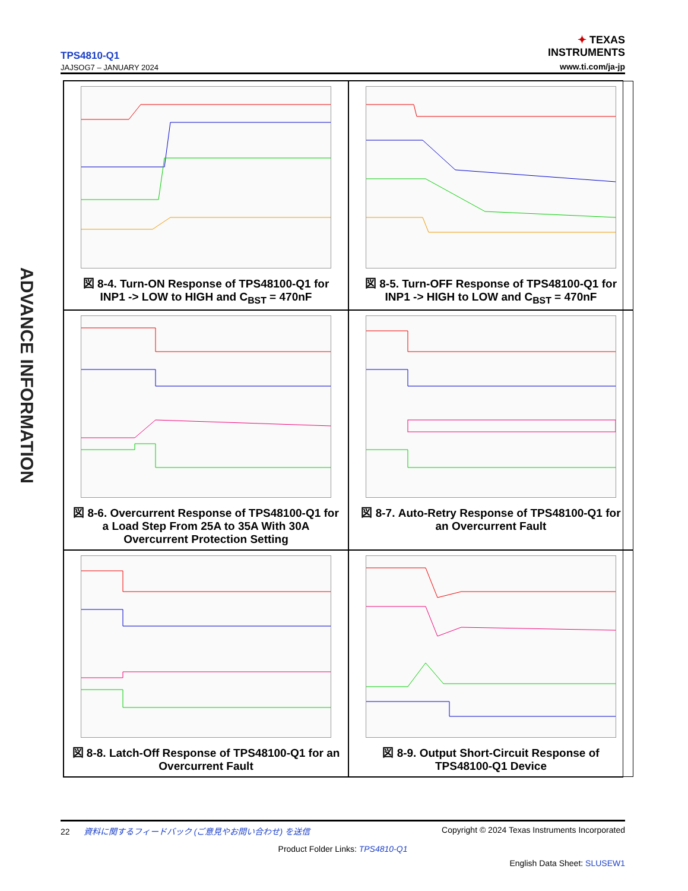TPS4810-Q1
JAJSOG7 – JANUARY 2024
✦ TEXAS
INSTRUMENTS
www.ti.com/ja-jp
ADVANCE INFORMATION
図 8-4. Turn-ON Response of TPS48100-Q1 for INP1 -> LOW to HIGH and C<sub>BST</sub> = 470nF
図 8-5. Turn-OFF Response of TPS48100-Q1 for INP1 -> HIGH to LOW and C<sub>BST</sub> = 470nF
図 8-6. Overcurrent Response of TPS48100-Q1 for a Load Step From 25A to 35A With 30A Overcurrent Protection Setting
図 8-7. Auto-Retry Response of TPS48100-Q1 for an Overcurrent Fault
図 8-8. Latch-Off Response of TPS48100-Q1 for an Overcurrent Fault
図 8-9. Output Short-Circuit Response of TPS48100-Q1 Device
22 資料に関するフィードバック (ご意見やお問い合わせ) を送信 Copyright © 2024 Texas Instruments Incorporated
Product Folder Links: TPS4810-Q1
English Data Sheet: SLUSEW1